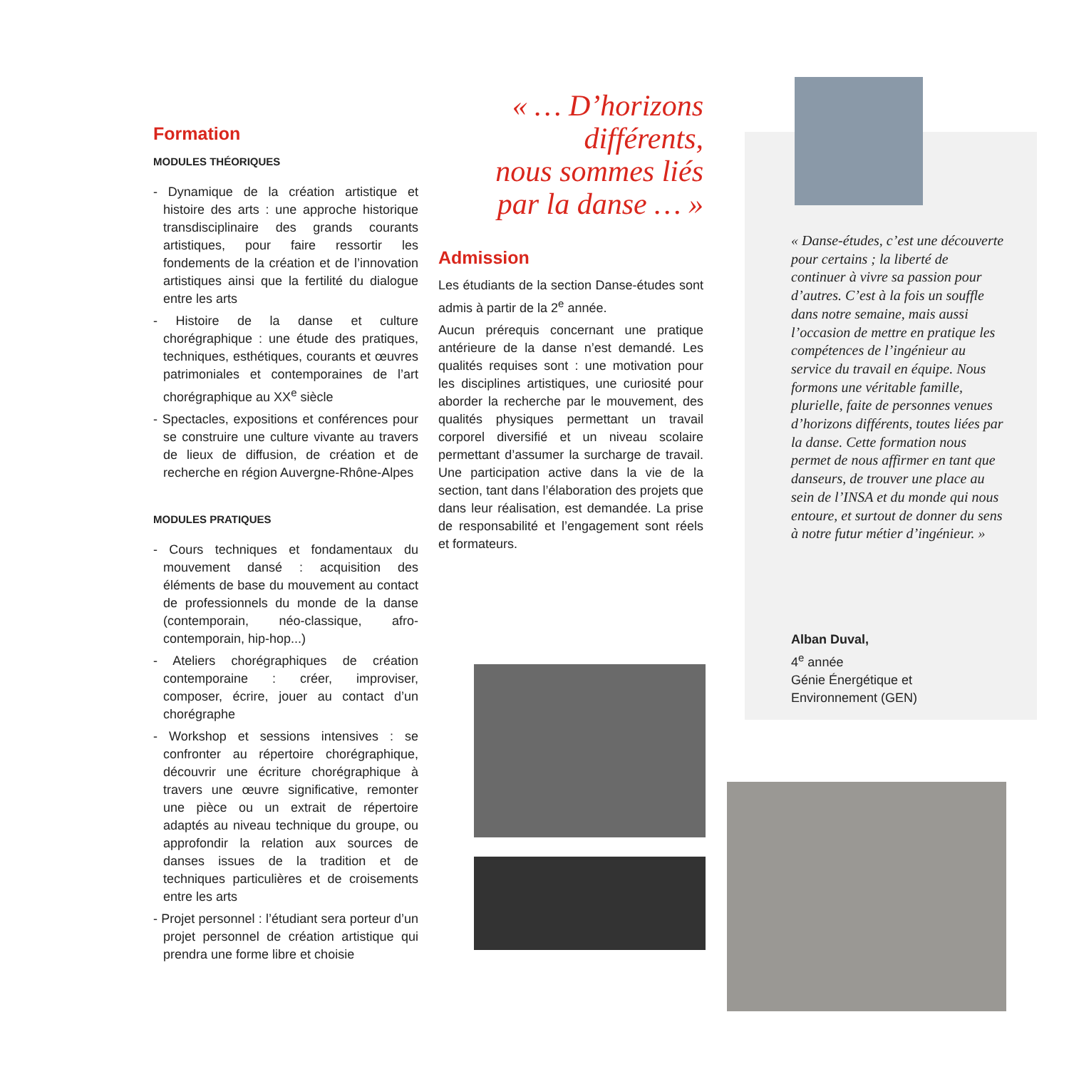Formation
MODULES THÉORIQUES
- Dynamique de la création artistique et histoire des arts : une approche historique transdisciplinaire des grands courants artistiques, pour faire ressortir les fondements de la création et de l’innovation artistiques ainsi que la fertilité du dialogue entre les arts
- Histoire de la danse et culture chorégraphique : une étude des pratiques, techniques, esthétiques, courants et œuvres patrimoniales et contemporaines de l’art chorégraphique au XX<sup>e</sup> siècle
- Spectacles, expositions et conférences pour se construire une culture vivante au travers de lieux de diffusion, de création et de recherche en région Auvergne-Rhône-Alpes
MODULES PRATIQUES
- Cours techniques et fondamentaux du mouvement dansé : acquisition des éléments de base du mouvement au contact de professionnels du monde de la danse (contemporain, néo-classique, afro-contemporain, hip-hop...)
- Ateliers chorégraphiques de création contemporaine : créer, improviser, composer, écrire, jouer au contact d’un chorégraphe
- Workshop et sessions intensives : se confronter au répertoire chorégraphique, découvrir une écriture chorégraphique à travers une œuvre significative, remonter une pièce ou un extrait de répertoire adaptés au niveau technique du groupe, ou approfondir la relation aux sources de danses issues de la tradition et de techniques particulières et de croisements entre les arts
- Projet personnel : l’étudiant sera porteur d’un projet personnel de création artistique qui prendra une forme libre et choisie
« … D’horizons différents,
nous sommes liés
par la danse … »
Admission
Les étudiants de la section Danse-études sont admis à partir de la 2<sup>e</sup> année.
Aucun prérequis concernant une pratique antérieure de la danse n’est demandé. Les qualités requises sont : une motivation pour les disciplines artistiques, une curiosité pour aborder la recherche par le mouvement, des qualités physiques permettant un travail corporel diversifié et un niveau scolaire permettant d’assumer la surcharge de travail. Une participation active dans la vie de la section, tant dans l’élaboration des projets que dans leur réalisation, est demandée. La prise de responsabilité et l’engagement sont réels et formateurs.
« Danse-études, c’est une découverte pour certains ; la liberté de continuer à vivre sa passion pour d’autres. C’est à la fois un souffle dans notre semaine, mais aussi l’occasion de mettre en pratique les compétences de l’ingénieur au service du travail en équipe. Nous formons une véritable famille, plurielle, faite de personnes venues d’horizons différents, toutes liées par la danse. Cette formation nous permet de nous affirmer en tant que danseurs, de trouver une place au sein de l’INSA et du monde qui nous entoure, et surtout de donner du sens à notre futur métier d’ingénieur. »
Alban Duval,
4<sup>e</sup> année
Génie Énergétique et
Environnement (GEN)